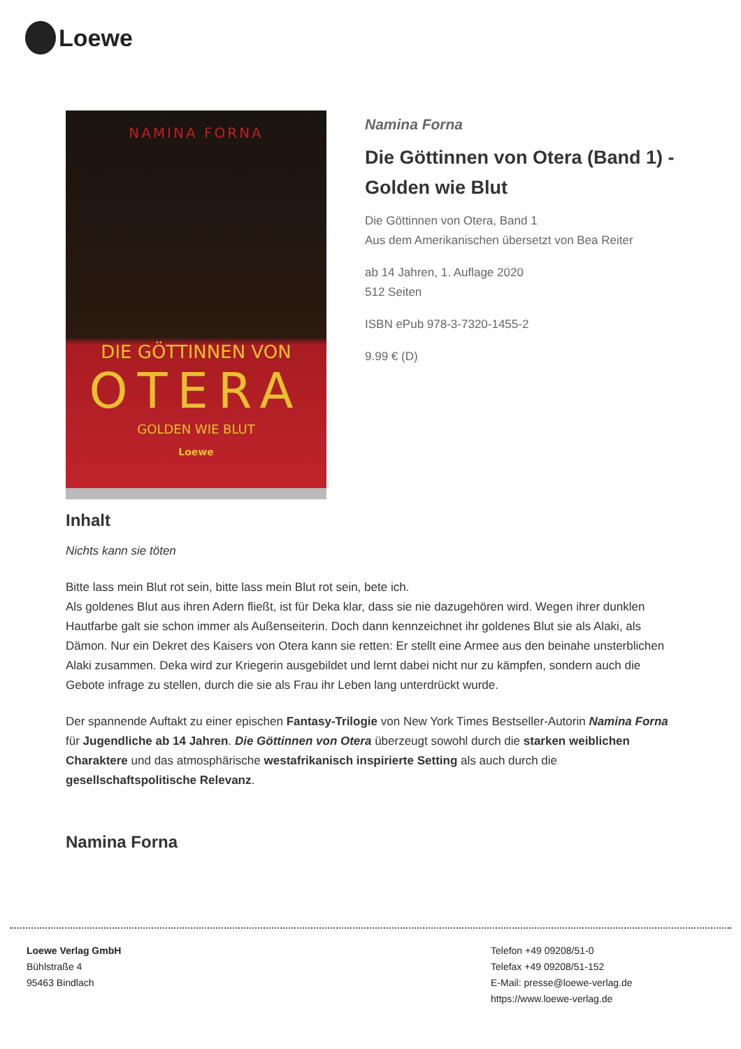Loewe
NAMINA FORNA
DIE GÖTTINNEN VON
OTERA
GOLDEN WIE BLUT
Loewe
Namina Forna
Die Göttinnen von Otera (Band 1) - Golden wie Blut
Die Göttinnen von Otera, Band 1
Aus dem Amerikanischen übersetzt von Bea Reiter
ab 14 Jahren, 1. Auflage 2020
512 Seiten
ISBN ePub 978-3-7320-1455-2
9.99 € (D)
Inhalt
Nichts kann sie töten
Bitte lass mein Blut rot sein, bitte lass mein Blut rot sein, bete ich.
Als goldenes Blut aus ihren Adern fließt, ist für Deka klar, dass sie nie dazugehören wird. Wegen ihrer dunklen Hautfarbe galt sie schon immer als Außenseiterin. Doch dann kennzeichnet ihr goldenes Blut sie als Alaki, als Dämon. Nur ein Dekret des Kaisers von Otera kann sie retten: Er stellt eine Armee aus den beinahe unsterblichen Alaki zusammen. Deka wird zur Kriegerin ausgebildet und lernt dabei nicht nur zu kämpfen, sondern auch die Gebote infrage zu stellen, durch die sie als Frau ihr Leben lang unterdrückt wurde.
Der spannende Auftakt zu einer epischen Fantasy-Trilogie von New York Times Bestseller-Autorin Namina Forna für Jugendliche ab 14 Jahren. Die Göttinnen von Otera überzeugt sowohl durch die starken weiblichen Charaktere und das atmosphärische westafrikanisch inspirierte Setting als auch durch die gesellschaftspolitische Relevanz.
Namina Forna
Loewe Verlag GmbH
Bühlstraße 4
95463 Bindlach
Telefon +49 09208/51-0
Telefax +49 09208/51-152
E-Mail: presse@loewe-verlag.de
https://www.loewe-verlag.de